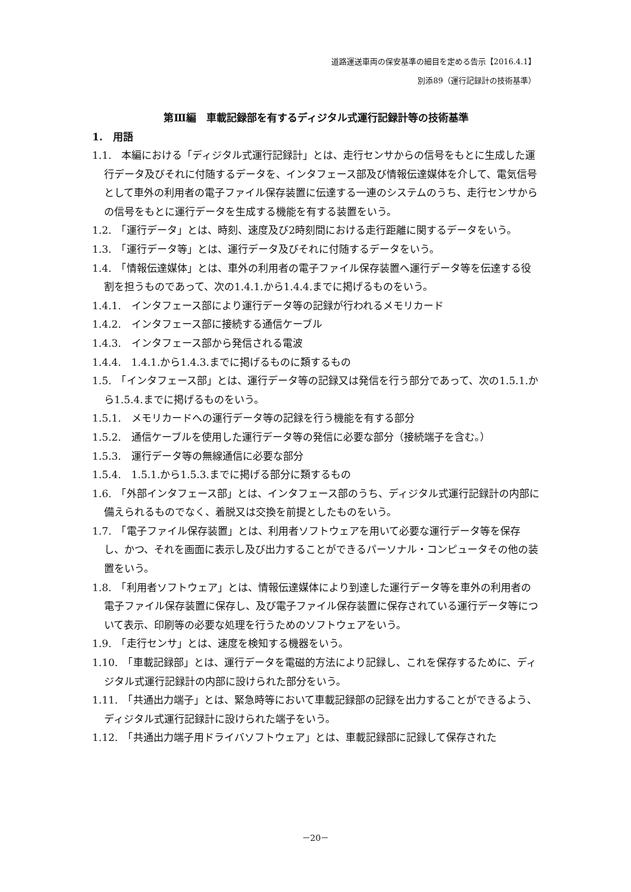道路運送車両の保安基準の細目を定める告示【2016.4.1】
別添89（運行記録計の技術基準）
第Ⅲ編　車載記録部を有するディジタル式運行記録計等の技術基準
1.　用語
1.1.　本編における「ディジタル式運行記録計」とは、走行センサからの信号をもとに生成した運行データ及びそれに付随するデータを、インタフェース部及び情報伝達媒体を介して、電気信号として車外の利用者の電子ファイル保存装置に伝達する一連のシステムのうち、走行センサからの信号をもとに運行データを生成する機能を有する装置をいう。
1.2.　「運行データ」とは、時刻、速度及び2時刻間における走行距離に関するデータをいう。
1.3.　「運行データ等」とは、運行データ及びそれに付随するデータをいう。
1.4.　「情報伝達媒体」とは、車外の利用者の電子ファイル保存装置へ運行データ等を伝達する役割を担うものであって、次の1.4.1.から1.4.4.までに掲げるものをいう。
1.4.1.　インタフェース部により運行データ等の記録が行われるメモリカード
1.4.2.　インタフェース部に接続する通信ケーブル
1.4.3.　インタフェース部から発信される電波
1.4.4.　1.4.1.から1.4.3.までに掲げるものに類するもの
1.5.　「インタフェース部」とは、運行データ等の記録又は発信を行う部分であって、次の1.5.1.から1.5.4.までに掲げるものをいう。
1.5.1.　メモリカードへの運行データ等の記録を行う機能を有する部分
1.5.2.　通信ケーブルを使用した運行データ等の発信に必要な部分（接続端子を含む。）
1.5.3.　運行データ等の無線通信に必要な部分
1.5.4.　1.5.1.から1.5.3.までに掲げる部分に類するもの
1.6.　「外部インタフェース部」とは、インタフェース部のうち、ディジタル式運行記録計の内部に備えられるものでなく、着脱又は交換を前提としたものをいう。
1.7.　「電子ファイル保存装置」とは、利用者ソフトウェアを用いて必要な運行データ等を保存し、かつ、それを画面に表示し及び出力することができるパーソナル・コンピュータその他の装置をいう。
1.8.　「利用者ソフトウェア」とは、情報伝達媒体により到達した運行データ等を車外の利用者の電子ファイル保存装置に保存し、及び電子ファイル保存装置に保存されている運行データ等について表示、印刷等の必要な処理を行うためのソフトウェアをいう。
1.9.　「走行センサ」とは、速度を検知する機器をいう。
1.10.　「車載記録部」とは、運行データを電磁的方法により記録し、これを保存するために、ディジタル式運行記録計の内部に設けられた部分をいう。
1.11.　「共通出力端子」とは、緊急時等において車載記録部の記録を出力することができるよう、ディジタル式運行記録計に設けられた端子をいう。
1.12.　「共通出力端子用ドライバソフトウェア」とは、車載記録部に記録して保存された
－20－